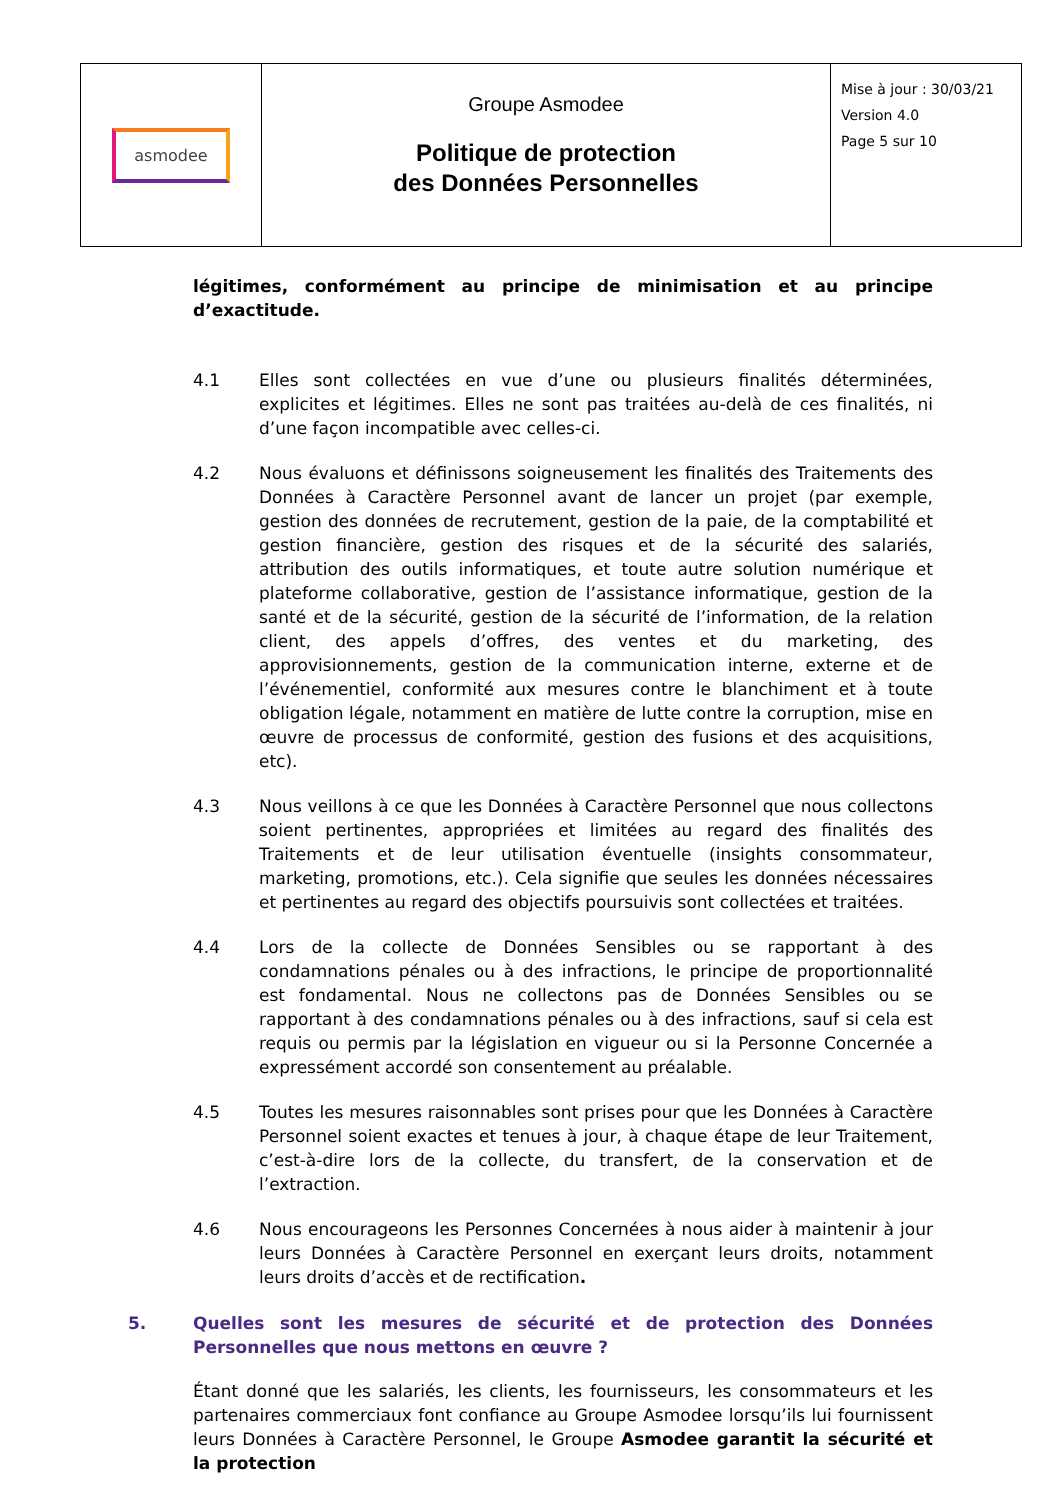| asmodee | Groupe Asmodee Politique de protection des Données Personnelles | Mise à jour : 30/03/21 Version 4.0 Page 5 sur 10 |
légitimes, conformément au principe de minimisation et au principe d’exactitude.
4.1 Elles sont collectées en vue d’une ou plusieurs finalités déterminées, explicites et légitimes. Elles ne sont pas traitées au-delà de ces finalités, ni d’une façon incompatible avec celles-ci.
4.2 Nous évaluons et définissons soigneusement les finalités des Traitements des Données à Caractère Personnel avant de lancer un projet (par exemple, gestion des données de recrutement, gestion de la paie, de la comptabilité et gestion financière, gestion des risques et de la sécurité des salariés, attribution des outils informatiques, et toute autre solution numérique et plateforme collaborative, gestion de l’assistance informatique, gestion de la santé et de la sécurité, gestion de la sécurité de l’information, de la relation client, des appels d’offres, des ventes et du marketing, des approvisionnements, gestion de la communication interne, externe et de l’événementiel, conformité aux mesures contre le blanchiment et à toute obligation légale, notamment en matière de lutte contre la corruption, mise en œuvre de processus de conformité, gestion des fusions et des acquisitions, etc).
4.3 Nous veillons à ce que les Données à Caractère Personnel que nous collectons soient pertinentes, appropriées et limitées au regard des finalités des Traitements et de leur utilisation éventuelle (insights consommateur, marketing, promotions, etc.). Cela signifie que seules les données nécessaires et pertinentes au regard des objectifs poursuivis sont collectées et traitées.
4.4 Lors de la collecte de Données Sensibles ou se rapportant à des condamnations pénales ou à des infractions, le principe de proportionnalité est fondamental. Nous ne collectons pas de Données Sensibles ou se rapportant à des condamnations pénales ou à des infractions, sauf si cela est requis ou permis par la législation en vigueur ou si la Personne Concernée a expressément accordé son consentement au préalable.
4.5 Toutes les mesures raisonnables sont prises pour que les Données à Caractère Personnel soient exactes et tenues à jour, à chaque étape de leur Traitement, c’est-à-dire lors de la collecte, du transfert, de la conservation et de l’extraction.
4.6 Nous encourageons les Personnes Concernées à nous aider à maintenir à jour leurs Données à Caractère Personnel en exerçant leurs droits, notamment leurs droits d’accès et de rectification.
5. Quelles sont les mesures de sécurité et de protection des Données Personnelles que nous mettons en œuvre ?
Étant donné que les salariés, les clients, les fournisseurs, les consommateurs et les partenaires commerciaux font confiance au Groupe Asmodee lorsqu’ils lui fournissent leurs Données à Caractère Personnel, le Groupe Asmodee garantit la sécurité et la protection